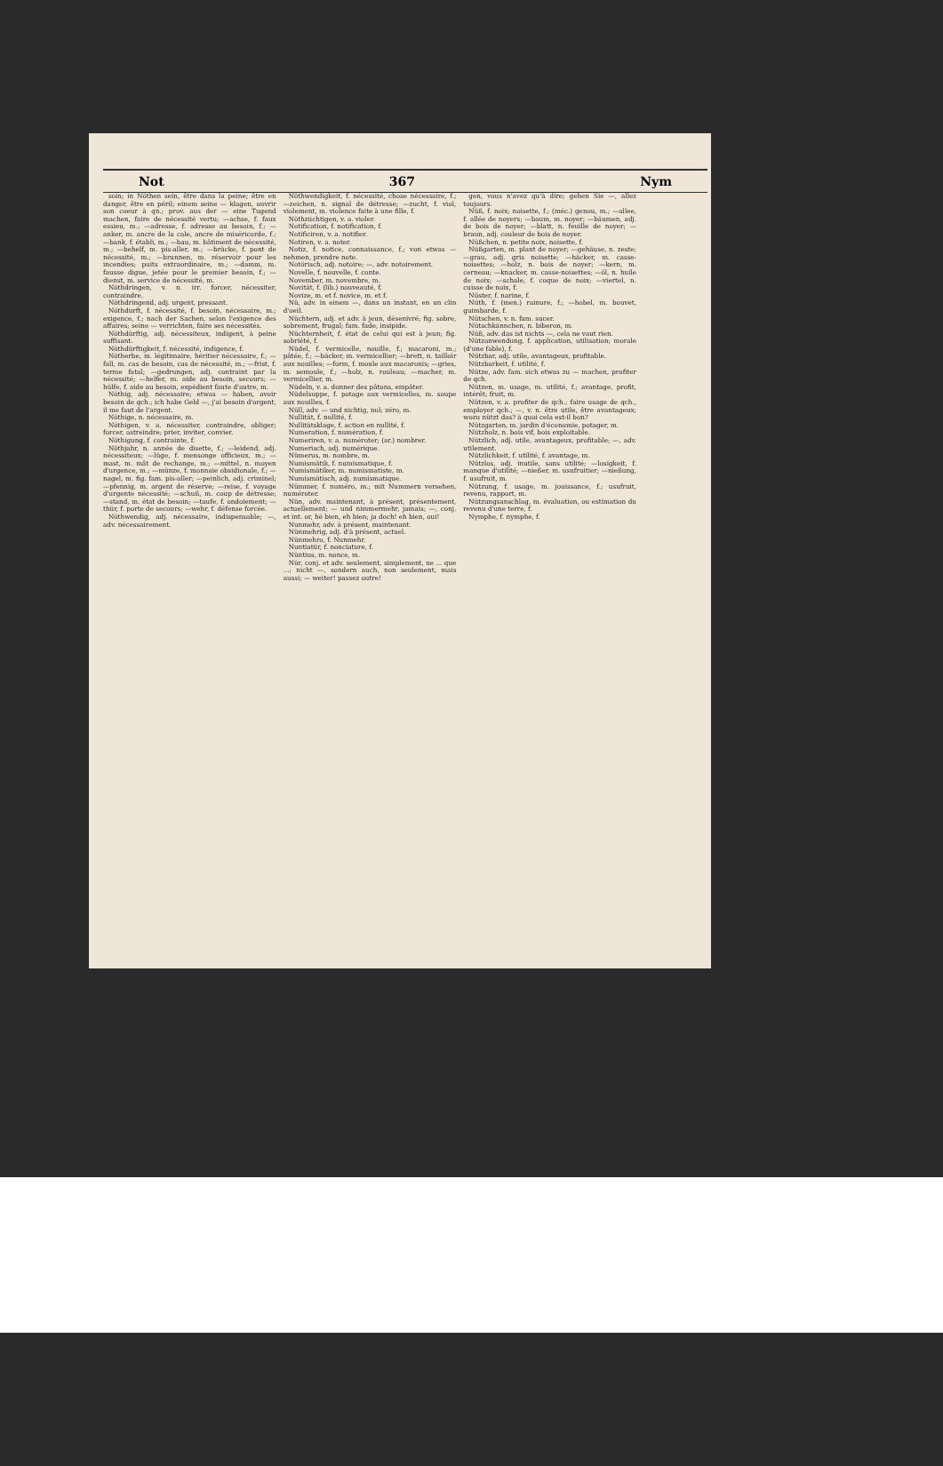Not 367 Nym
soin; in Nöthen sein, être dans la peine; être en danger, être en péril; einem seine — klagen, ouvrir son coeur à qn.; prov. aus der — eine Tugend machen, faire de nécessité vertu; —achse, f. faux essieu, m.; —adresse, f. adresse au besoin, f.; —anker, m. ancre de la cale, ancre de miséricorde, f.; —bank, f. établi, m.; —bau, m. bâtiment de nécessité, m.; —behelf, m. pis-aller, m.; —brücke, f. pont de nécessité, m.; —brunnen, m. réservoir pour les incendies; puits extraordinaire, m.; —damm, m. fausse digue, jetée pour le premier besoin, f.; —dienst, m. service de nécessité, m.
Nöthdringen, v. n. irr. forcer, nécessiter, contraindre.
Nöthdringend, adj. urgent, pressant.
Nöthdurft, f. nécessité, f. besoin, nécessaire, m.; exigence, f.; nach der Sachen, selon l'exigence des affaires; seine — verrichten, faire ses nécessités.
Nöthdürftig, adj. nécessiteux, indigent, à peine suffisant.
Nöthdürftigkeit, f. nécessité, indigence, f.
Nötherbe, m. légitimaire, héritier nécessaire, f.; —fall, m. cas de besoin, cas de nécessité, m.; —frist, f. terme fatal; —gedrungen, adj. contraint par la nécessité; —helfer, m. aide au besoin, secours; —hülfe, f. aide au besoin, expédient faute d'autre, m.
Nöthig, adj. nécessaire; etwas — haben, avoir besoin de qch.; ich habe Geld —, j'ai besoin d'argent, il me faut de l'argent.
Nöthige, n. nécessaire, m.
Nöthigen, v. a. nécessiter, contraindre, obliger; forcer, astreindre; prier, inviter, convier.
Nöthigung, f. contrainte, f.
Nöthjahr, n. année de disette, f.; —leidend, adj. nécessiteux; —lüge, f. mensonge officieux, m.; —mast, m. mât de rechange, m.; —mittel, n. moyen d'urgence, m.; —münze, f. monnaie obsidionale, f.; —nagel, m. fig. fam. pis-aller; —peinlich, adj. criminel; —pfennig, m. argent de réserve; —reise, f. voyage d'urgente nécessité; —schuß, m. coup de détresse; —stand, m. état de besoin; —taufe, f. ondoiement; —thür, f. porte de secours; —wehr, f. défense forcée.
Nöthwendig, adj. nécessaire, indispensable; —, adv. nécessairement.
Nöthwendigkeit, f. nécessité, chose nécessaire, f.; —zeichen, n. signal de détresse; —zucht, f. viol, violement, m. violence faite à une fille, f.
Nöthzüchtigen, v. a. violer.
Notification, f. notification, f.
Notificiren, v. a. notifier.
Notiren, v. a. noter.
Notiz, f. notice, connaissance, f.; von etwas — nehmen, prendre note.
Notörisch, adj. notoire; —, adv. notoirement.
Novelle, f. nouvelle, f. conte.
November, m. novembre, m.
Novität, f. (lib.) nouveauté, f.
Novize, m. et f. novice, m. et f.
Nü, adv. in einem —, dans un instant, en un clin d'oeil.
Nüchtern, adj. et adv. à jeun, désenivré; fig. sobre, sobrement, frugal; fam. fade, insipide.
Nüchternheit, f. état de celui qui est à jeun; fig. sobriété, f.
Nüdel, f. vermicelle, nouille, f.; macaroni, m.; pâtée, f.; —bäcker, m. vermicellier; —brett, n. tailloir aux nouilles; —form, f. moule aux macaronis; —gries, m. semoule, f.; —holz, n. rouleau; —macher, m. vermicellier, m.
Nüdeln, v. a. donner des pâtons, empâter.
Nüdelsuppe, f. potage aux vermicelles, m. soupe aux nouilles, f.
Nüll, adv. — und nichtig, nul; zéro, m.
Nullität, f. nullité, f.
Nullitätsklage, f. action en nullité, f.
Numeration, f. numération, f.
Numeriren, v. a. numéroter; (ar.) nombrer.
Numerisch, adj. numérique.
Nümerus, m. nombre, m.
Numismätik, f. numismatique, f.
Numismätiker, m. numismatiste, m.
Numismätisch, adj. numismatique.
Nümmer, f. numéro, m.; mit Nummern versehen, numéroter.
Nün, adv. maintenant, à présent, présentement, actuellement; — und nimmermehr, jamais; —, conj. et int. or, hé bien, eh bien; ja doch! eh bien, oui!
Nunmehr, adv. à présent, maintenant.
Nünmehrig, adj. d'à présent, actuel.
Nünmehro, f. Nunmehr.
Nuntiatür, f. nonciature, f.
Nüntius, m. nonce, m.
Nür, conj. et adv. seulement, simplement, ne ... que ...; nicht —, sondern auch, non seulement, mais aussi; — weiter! passez outre!
gen, vous n'avez qu'à dire; gehen Sie —, allez toujours.
Nüß, f. noix; noisette, f.; (méc.) genou, m.; —allee, f. allée de noyers; —baum, m. noyer; —bäumen, adj. de bois de noyer; —blatt, n. feuille de noyer; —braun, adj. couleur de bois de noyer.
Nüßchen, n. petite noix, noisette, f.
Nüßgarten, m. plant de noyer; —gehäuse, n. zeste; —grau, adj. gris noisette; —häcker, m. casse-noisettes; —holz, n. bois de noyer; —kern, m. cerneau; —knacker, m. casse-noisettes; —öl, n. huile de noix; —schale, f. coque de noix; —viertel, n. cuisse de noix, f.
Nüster, f. narine, f.
Nüth, f. (men.) rainure, f.; —hobel, m. bouvet, guimbarde, f.
Nütschen, v. n. fam. sucer.
Nütschkännchen, n. biberon, m.
Nüß, adv. das ist nichts —, cela ne vaut rien.
Nützanwendung, f. application, utilisation; morale (d'une fable), f.
Nützbar, adj. utile, avantageux, profitable.
Nützbarkeit, f. utilité, f.
Nütze, adv. fam. sich etwas zu — machen, profiter de qch.
Nützen, m. usage, m. utilité, f.; avantage, profit, intérêt; fruit, m.
Nützen, v. a. profiter de qch.; faire usage de qch., employer qch.; —, v. n. être utile, être avantageux; wozu nützt das? à quoi cela est-il bon?
Nützgarten, m. jardin d'économie, potager, m.
Nützholz, n. bois vif, bois exploitable.
Nützlich, adj. utile, avantageux, profitable; —, adv. utilement.
Nützlichkeit, f. utilité, f. avantage, m.
Nützlos, adj. inutile, sans utilité; —losigkeit, f. manque d'utilité; —nießer, m. usufruitier; —nießung, f. usufruit, m.
Nützung, f. usage, m. jouissance, f.; usufruit, revenu, rapport, m.
Nützungsanschlag, m. évaluation, ou estimation du revenu d'une terre, f.
Nymphe, f. nymphe, f.